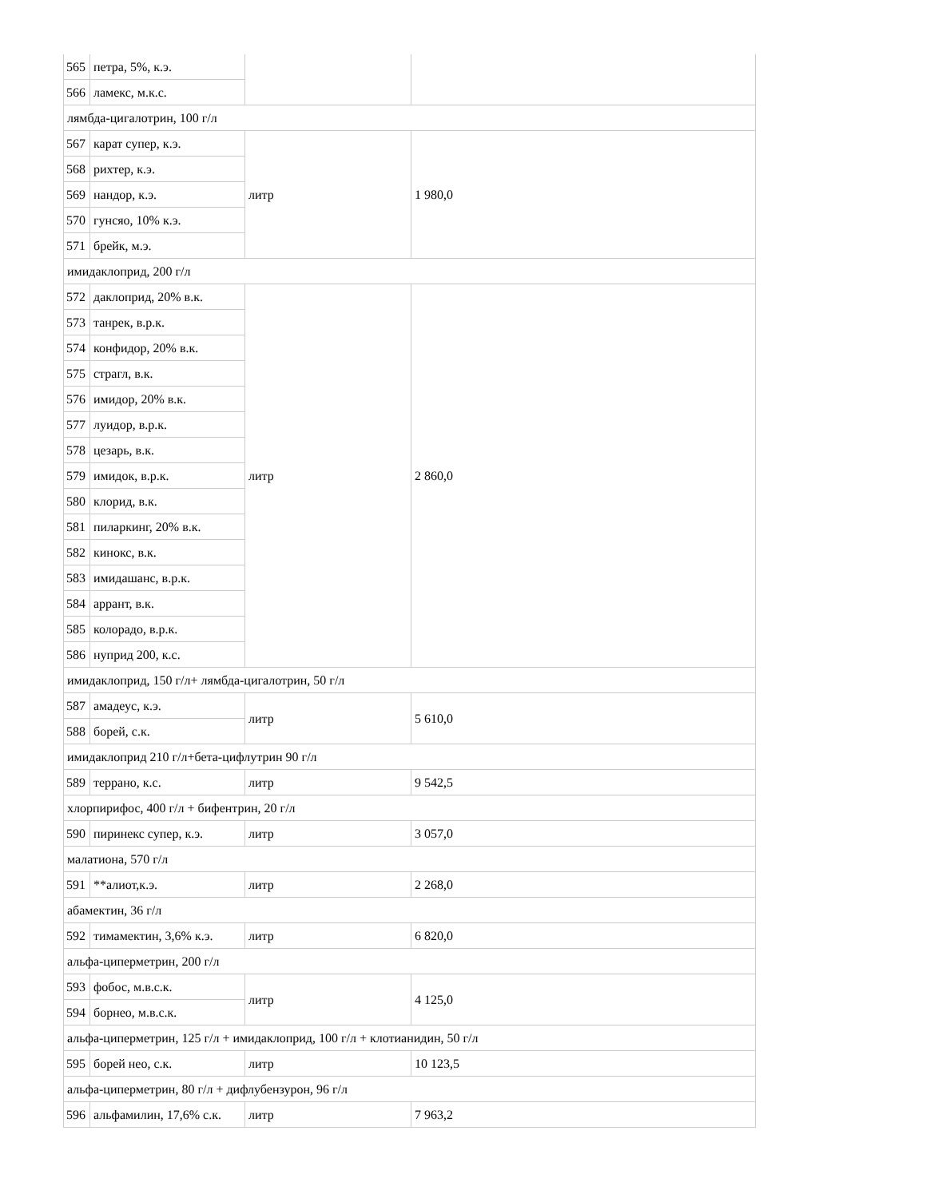| 565 | петра, 5%, к.э. | | |
| 566 | ламекс, м.к.с. | | |
| лямбда-цигалотрин, 100 г/л | | | |
| 567 | карат супер, к.э. | литр | 1 980,0 |
| 568 | рихтер, к.э. | | |
| 569 | нандор, к.э. | | |
| 570 | гунсяо, 10% к.э. | | |
| 571 | брейк, м.э. | | |
| имидаклоприд, 200 г/л | | | |
| 572 | даклоприд, 20% в.к. | литр | 2 860,0 |
| 573 | танрек, в.р.к. | | |
| 574 | конфидор, 20% в.к. | | |
| 575 | страгл, в.к. | | |
| 576 | имидор, 20% в.к. | | |
| 577 | луидор, в.р.к. | | |
| 578 | цезарь, в.к. | | |
| 579 | имидок, в.р.к. | | |
| 580 | клорид, в.к. | | |
| 581 | пиларкинг, 20% в.к. | | |
| 582 | кинокс, в.к. | | |
| 583 | имидашанс, в.р.к. | | |
| 584 | аррант, в.к. | | |
| 585 | колорадо, в.р.к. | | |
| 586 | нуприд 200, к.с. | | |
| имидаклоприд, 150 г/л+ лямбда-цигалотрин, 50 г/л | | | |
| 587 | амадеус, к.э. | литр | 5 610,0 |
| 588 | борей, с.к. | | |
| имидаклоприд 210 г/л+бета-цифлутрин 90 г/л | | | |
| 589 | террано, к.с. | литр | 9 542,5 |
| хлорпирифос, 400 г/л + бифентрин, 20 г/л | | | |
| 590 | пиринекс супер, к.э. | литр | 3 057,0 |
| малатиона, 570 г/л | | | |
| 591 | **алиот,к.э. | литр | 2 268,0 |
| абамектин, 36 г/л | | | |
| 592 | тимамектин, 3,6% к.э. | литр | 6 820,0 |
| альфа-циперметрин, 200 г/л | | | |
| 593 | фобос, м.в.с.к. | литр | 4 125,0 |
| 594 | борнео, м.в.с.к. | | |
| альфа-циперметрин, 125 г/л + имидаклоприд, 100 г/л + клотианидин, 50 г/л | | | |
| 595 | борей нео, с.к. | литр | 10 123,5 |
| альфа-циперметрин, 80 г/л + дифлубензурон, 96 г/л | | | |
| 596 | альфамилин, 17,6% с.к. | литр | 7 963,2 |